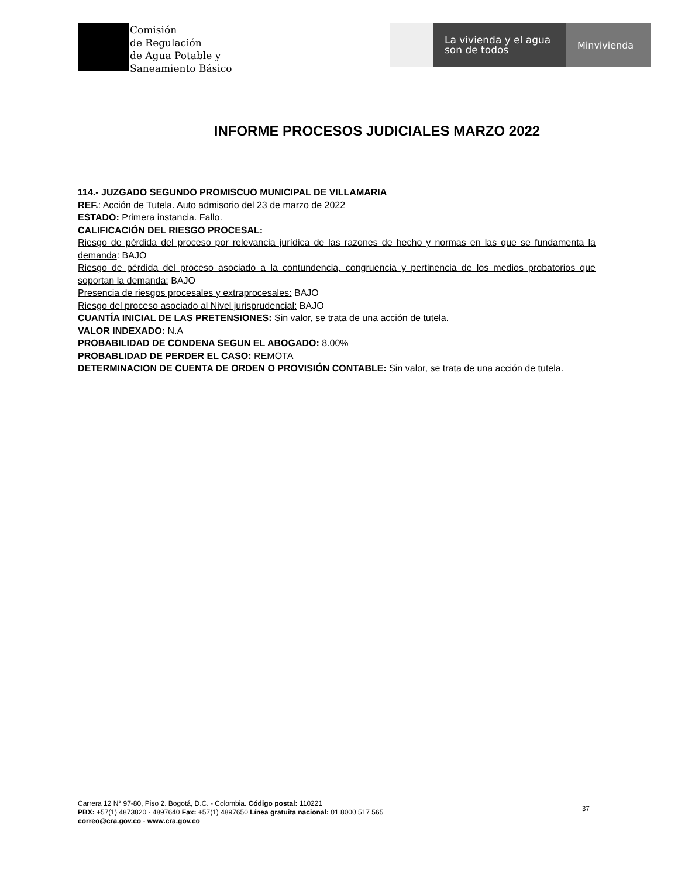Comisión
de Regulación
de Agua Potable y
Saneamiento Básico
La vivienda y el agua
son de todos
Minvivienda
INFORME PROCESOS JUDICIALES MARZO 2022
114.- JUZGADO SEGUNDO PROMISCUO MUNICIPAL DE VILLAMARIA
REF.: Acción de Tutela. Auto admisorio del 23 de marzo de 2022
ESTADO: Primera instancia. Fallo.
CALIFICACIÓN DEL RIESGO PROCESAL:
Riesgo de pérdida del proceso por relevancia jurídica de las razones de hecho y normas en las que se fundamenta la demanda: BAJO
Riesgo de pérdida del proceso asociado a la contundencia, congruencia y pertinencia de los medios probatorios que soportan la demanda: BAJO
Presencia de riesgos procesales y extraprocesales: BAJO
Riesgo del proceso asociado al Nivel jurisprudencial: BAJO
CUANTÍA INICIAL DE LAS PRETENSIONES: Sin valor, se trata de una acción de tutela.
VALOR INDEXADO: N.A
PROBABILIDAD DE CONDENA SEGUN EL ABOGADO: 8.00%
PROBABLIDAD DE PERDER EL CASO: REMOTA
DETERMINACION DE CUENTA DE ORDEN O PROVISIÓN CONTABLE: Sin valor, se trata de una acción de tutela.
Carrera 12 N° 97-80, Piso 2. Bogotá, D.C. - Colombia. Código postal: 110221
PBX: +57(1) 4873820 - 4897640 Fax: +57(1) 4897650 Línea gratuita nacional: 01 8000 517 565
correo@cra.gov.co - www.cra.gov.co
37